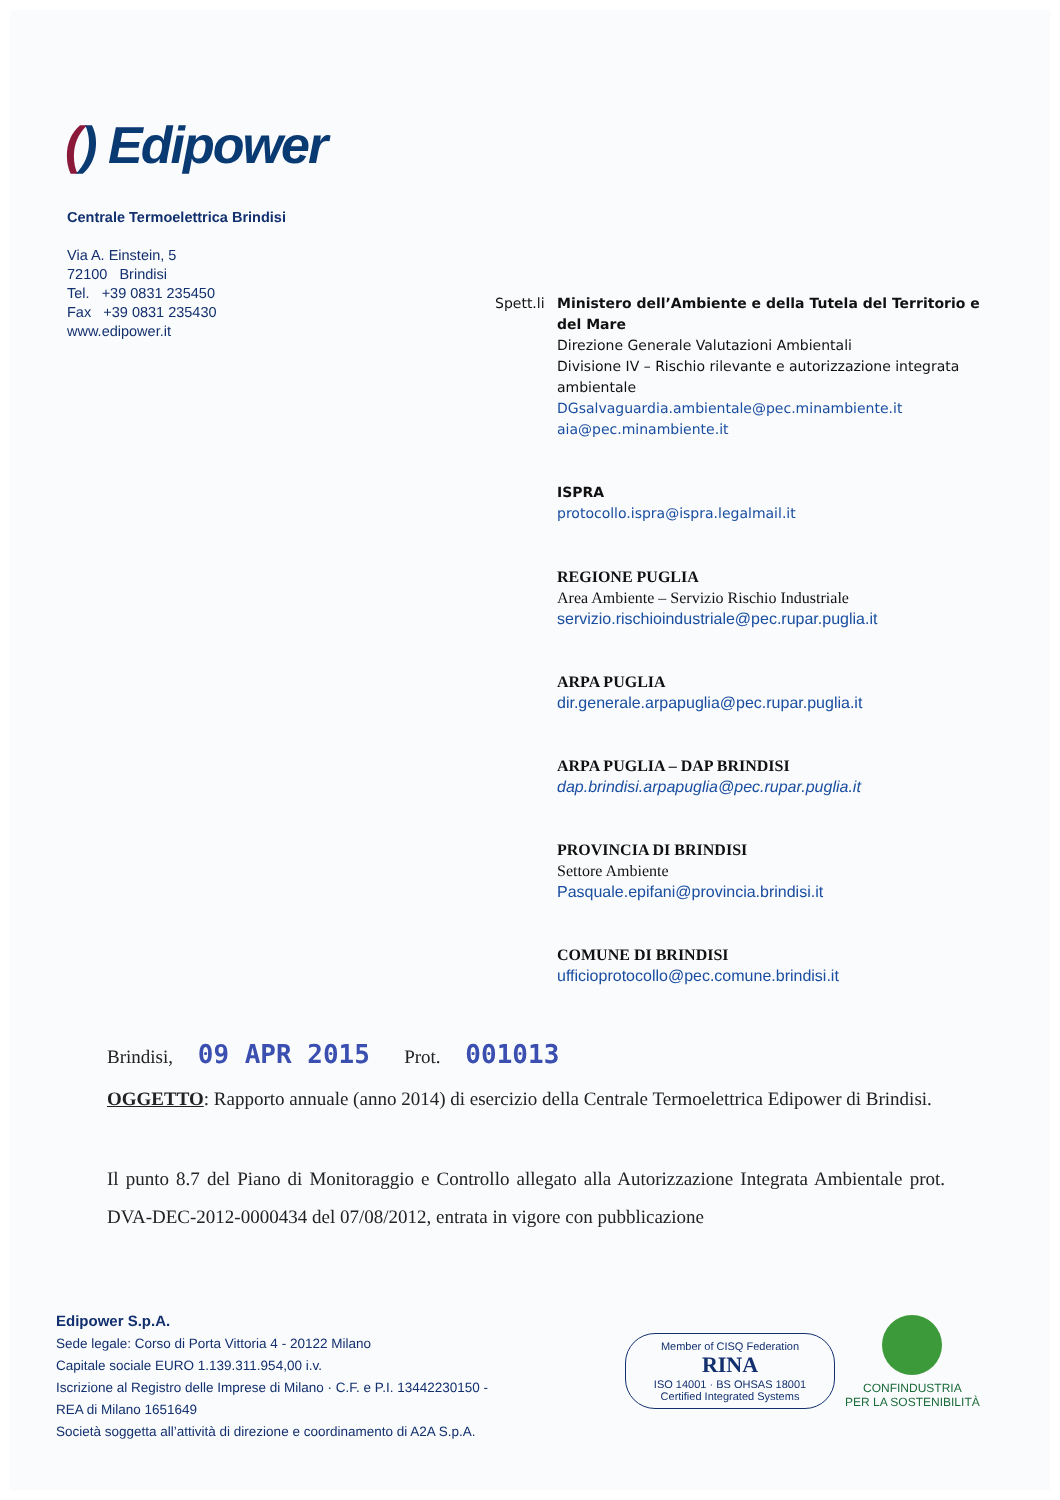() Edipower
Centrale Termoelettrica Brindisi
Via A. Einstein, 5
72100 Brindisi
Tel. +39 0831 235450
Fax +39 0831 235430
www.edipower.it
Spett.li
Ministero dell’Ambiente e della Tutela del Territorio e del Mare
Direzione Generale Valutazioni Ambientali
Divisione IV – Rischio rilevante e autorizzazione integrata ambientale
DGsalvaguardia.ambientale@pec.minambiente.it
aia@pec.minambiente.it
ISPRA
protocollo.ispra@ispra.legalmail.it
REGIONE PUGLIA
Area Ambiente – Servizio Rischio Industriale
servizio.rischioindustriale@pec.rupar.puglia.it
ARPA PUGLIA
dir.generale.arpapuglia@pec.rupar.puglia.it
ARPA PUGLIA – DAP BRINDISI
dap.brindisi.arpapuglia@pec.rupar.puglia.it
PROVINCIA DI BRINDISI
Settore Ambiente
Pasquale.epifani@provincia.brindisi.it
COMUNE DI BRINDISI
ufficioprotocollo@pec.comune.brindisi.it
Brindisi, 09 APR 2015 Prot. 001013
OGGETTO: Rapporto annuale (anno 2014) di esercizio della Centrale Termoelettrica Edipower di Brindisi.
Il punto 8.7 del Piano di Monitoraggio e Controllo allegato alla Autorizzazione Integrata Ambientale prot. DVA-DEC-2012-0000434 del 07/08/2012, entrata in vigore con pubblicazione
Edipower S.p.A.
Sede legale: Corso di Porta Vittoria 4 - 20122 Milano
Capitale sociale EURO 1.139.311.954,00 i.v.
Iscrizione al Registro delle Imprese di Milano · C.F. e P.I. 13442230150 -
REA di Milano 1651649
Società soggetta all’attività di direzione e coordinamento di A2A S.p.A.
Member of CISQ Federation
RINA
ISO 14001 · BS OHSAS 18001
Certified Integrated Systems
CONFINDUSTRIA
PER LA SOSTENIBILITÀ